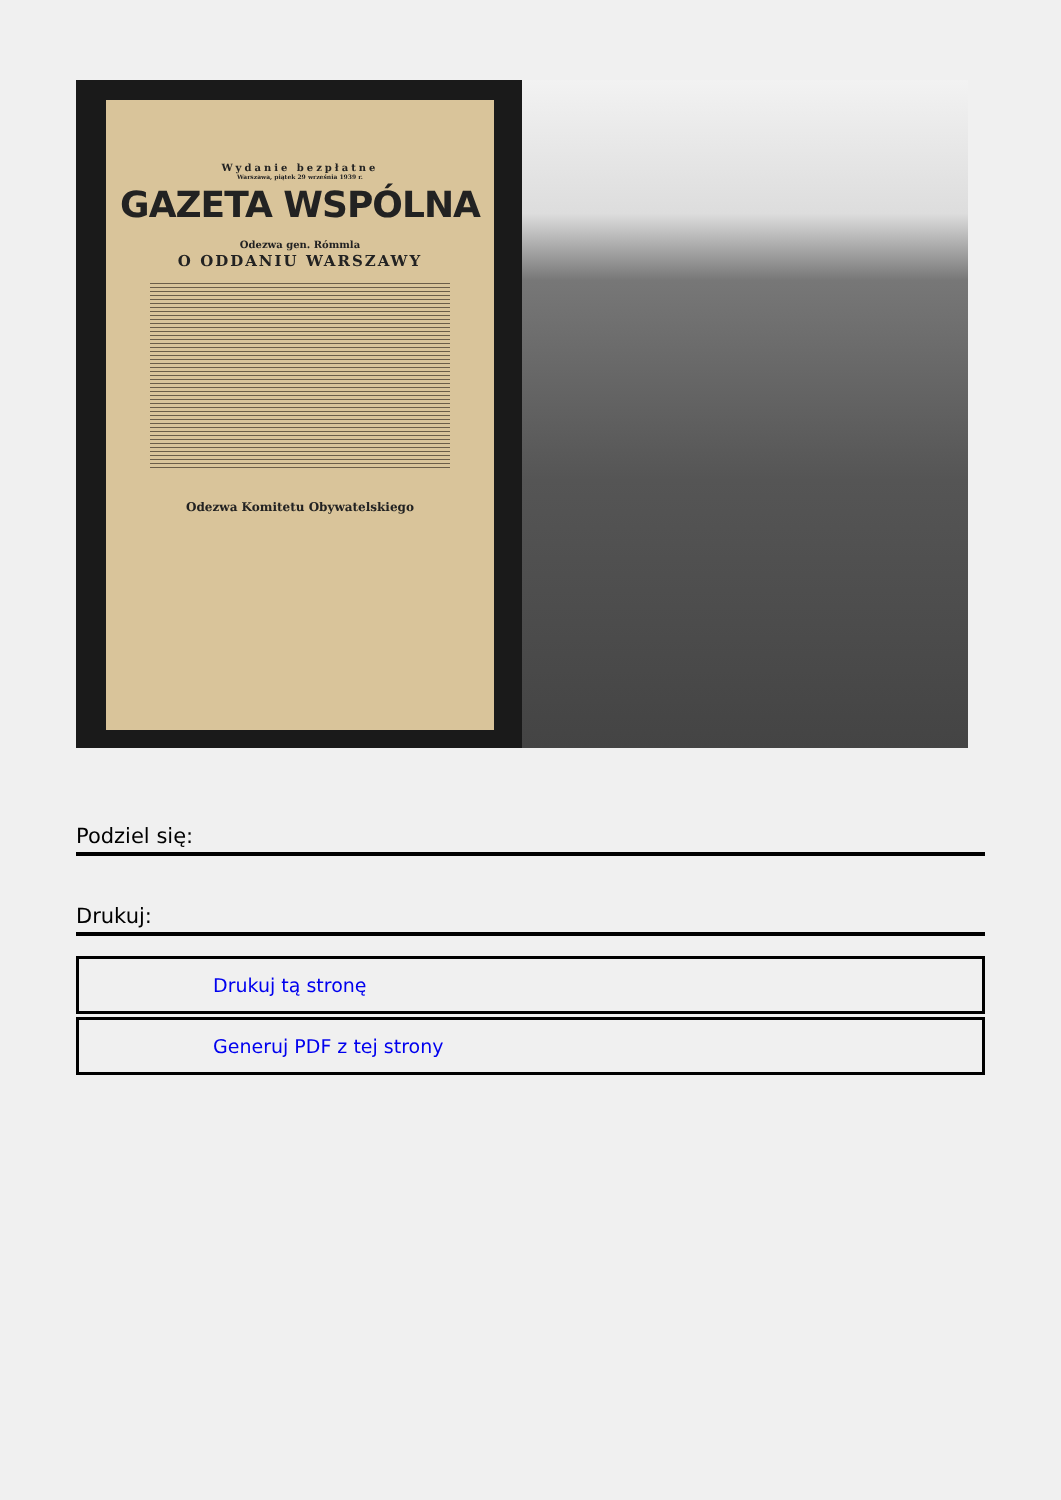Wydanie bezpłatne
Warszawa, piątek 29 września 1939 r.
GAZETA WSPÓLNA
Odezwa gen. Rómmla
O ODDANIU WARSZAWY
Odezwa Komitetu Obywatelskiego
Podziel się:
Drukuj:
Drukuj tą stronę
Generuj PDF z tej strony